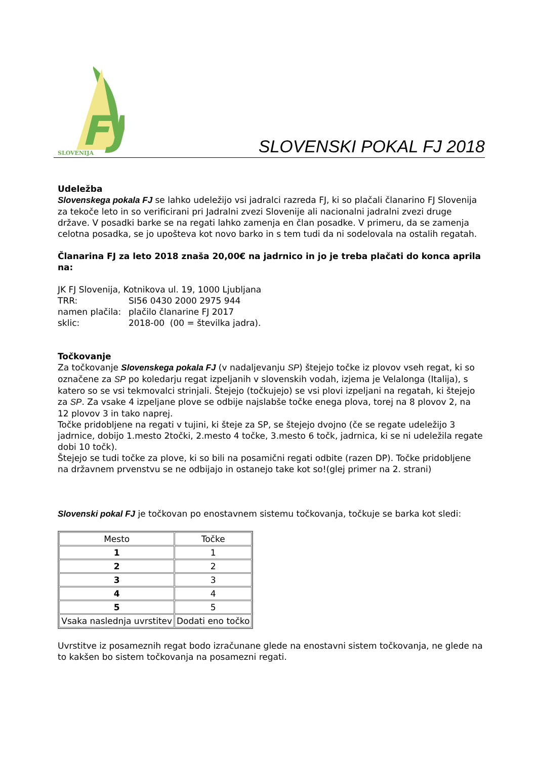FJ
SLOVENIJA
SLOVENSKI POKAL FJ 2018
Udeležba
Slovenskega pokala FJ se lahko udeležijo vsi jadralci razreda FJ, ki so plačali članarino FJ Slovenija za tekoče leto in so verificirani pri Jadralni zvezi Slovenije ali nacionalni jadralni zvezi druge države. V posadki barke se na regati lahko zamenja en član posadke. V primeru, da se zamenja celotna posadka, se jo upošteva kot novo barko in s tem tudi da ni sodelovala na ostalih regatah.
Članarina FJ za leto 2018 znaša 20,00€ na jadrnico in jo je treba plačati do konca aprila na:
JK FJ Slovenija, Kotnikova ul. 19, 1000 Ljubljana
| TRR: | SI56 0430 2000 2975 944 |
| namen plačila: | plačilo članarine FJ 2017 |
| sklic: | 2018-00 (00 = številka jadra). |
Točkovanje
Za točkovanje Slovenskega pokala FJ (v nadaljevanju SP) štejejo točke iz plovov vseh regat, ki so označene za SP po koledarju regat izpeljanih v slovenskih vodah, izjema je Velalonga (Italija), s katero so se vsi tekmovalci strinjali. Štejejo (točkujejo) se vsi plovi izpeljani na regatah, ki štejejo za SP. Za vsake 4 izpeljane plove se odbije najslabše točke enega plova, torej na 8 plovov 2, na 12 plovov 3 in tako naprej.
Točke pridobljene na regati v tujini, ki šteje za SP, se štejejo dvojno (če se regate udeležijo 3 jadrnice, dobijo 1.mesto 2točki, 2.mesto 4 točke, 3.mesto 6 točk, jadrnica, ki se ni udeležila regate dobi 10 točk).
Štejejo se tudi točke za plove, ki so bili na posamični regati odbite (razen DP). Točke pridobljene na državnem prvenstvu se ne odbijajo in ostanejo take kot so!(glej primer na 2. strani)
Slovenski pokal FJ je točkovan po enostavnem sistemu točkovanja, točkuje se barka kot sledi:
| Mesto | Točke |
| 1 | 1 |
| 2 | 2 |
| 3 | 3 |
| 4 | 4 |
| 5 | 5 |
| Vsaka naslednja uvrstitev | Dodati eno točko |
Uvrstitve iz posameznih regat bodo izračunane glede na enostavni sistem točkovanja, ne glede na to kakšen bo sistem točkovanja na posamezni regati.